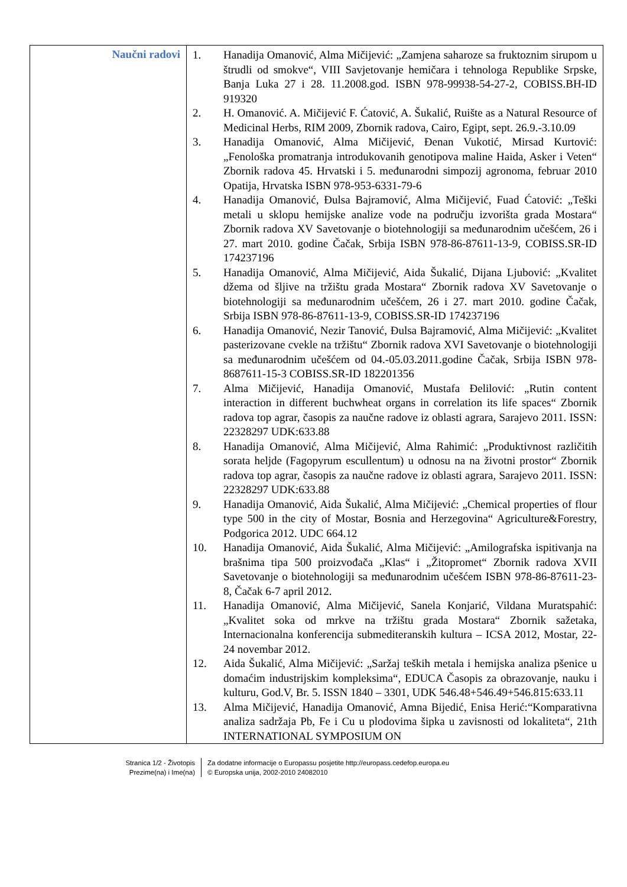| Naučni radovi | 1. Hanadija Omanović, Alma Mičijević: „Zamjena saharoze sa fruktoznim sirupom u štrudli od smokve“, VIII Savjetovanje hemičara i tehnologa Republike Srpske, Banja Luka 27 i 28. 11.2008.god. ISBN 978-99938-54-27-2, COBISS.BH-ID 919320 2. H. Omanović. A. Mičijević F. Ćatović, A. Šukalić, Ruište as a Natural Resource of Medicinal Herbs, RIM 2009, Zbornik radova, Cairo, Egipt, sept. 26.9.-3.10.09 3. Hanadija Omanović, Alma Mičijević, Đenan Vukotić, Mirsad Kurtović: „Fenološka promatranja introdukovanih genotipova maline Haida, Asker i Veten“ Zbornik radova 45. Hrvatski i 5. međunarodni simpozij agronoma, februar 2010 Opatija, Hrvatska ISBN 978-953-6331-79-6 4. Hanadija Omanović, Đulsa Bajramović, Alma Mičijević, Fuad Ćatović: „Teški metali u sklopu hemijske analize vode na području izvorišta grada Mostara“ Zbornik radova XV Savetovanje o biotehnologiji sa međunarodnim učešćem, 26 i 27. mart 2010. godine Čačak, Srbija ISBN 978-86-87611-13-9, COBISS.SR-ID 174237196 5. Hanadija Omanović, Alma Mičijević, Aida Šukalić, Dijana Ljubović: „Kvalitet džema od šljive na tržištu grada Mostara“ Zbornik radova XV Savetovanje o biotehnologiji sa međunarodnim učešćem, 26 i 27. mart 2010. godine Čačak, Srbija ISBN 978-86-87611-13-9, COBISS.SR-ID 174237196 6. Hanadija Omanović, Nezir Tanović, Đulsa Bajramović, Alma Mičijević: „Kvalitet pasterizovane cvekle na tržištu“ Zbornik radova XVI Savetovanje o biotehnologiji sa međunarodnim učešćem od 04.-05.03.2011.godine Čačak, Srbija ISBN 978-8687611-15-3 COBISS.SR-ID 182201356 7. Alma Mičijević, Hanadija Omanović, Mustafa Đelilović: „Rutin content interaction in different buchwheat organs in correlation its life spaces“ Zbornik radova top agrar, časopis za naučne radove iz oblasti agrara, Sarajevo 2011. ISSN: 22328297 UDK:633.88 8. Hanadija Omanović, Alma Mičijević, Alma Rahimić: „Produktivnost različitih sorata heljde (Fagopyrum escullentum) u odnosu na na životni prostor“ Zbornik radova top agrar, časopis za naučne radove iz oblasti agrara, Sarajevo 2011. ISSN: 22328297 UDK:633.88 9. Hanadija Omanović, Aida Šukalić, Alma Mičijević: „Chemical properties of flour type 500 in the city of Mostar, Bosnia and Herzegovina“ Agriculture&Forestry, Podgorica 2012. UDC 664.12 10. Hanadija Omanović, Aida Šukalić, Alma Mičijević: „Amilografska ispitivanja na brašnima tipa 500 proizvođača „Klas“ i „Žitopromet“ Zbornik radova XVII Savetovanje o biotehnologiji sa međunarodnim učešćem ISBN 978-86-87611-23-8, Čačak 6-7 april 2012. 11. Hanadija Omanović, Alma Mičijević, Sanela Konjarić, Vildana Muratspahić: „Kvalitet soka od mrkve na tržištu grada Mostara“ Zbornik sažetaka, Internacionalna konferencija submediteranskih kultura – ICSA 2012, Mostar, 22-24 novembar 2012. 12. Aida Šukalić, Alma Mičijević: „Saržaj teških metala i hemijska analiza pšenice u domaćim industrijskim kompleksima“, EDUCA Časopis za obrazovanje, nauku i kulturu, God.V, Br. 5. ISSN 1840 – 3301, UDK 546.48+546.49+546.815:633.11 13. Alma Mičijević, Hanadija Omanović, Amna Bijedić, Enisa Herić:“Komparativna analiza sadržaja Pb, Fe i Cu u plodovima šipka u zavisnosti od lokaliteta“, 21th INTERNATIONAL SYMPOSIUM ON |
Stranica 1/2 - Životopis
Prezime(na) i Ime(na)
Za dodatne informacije o Europassu posjetite http://europass.cedefop.europa.eu
© Europska unija, 2002-2010 24082010